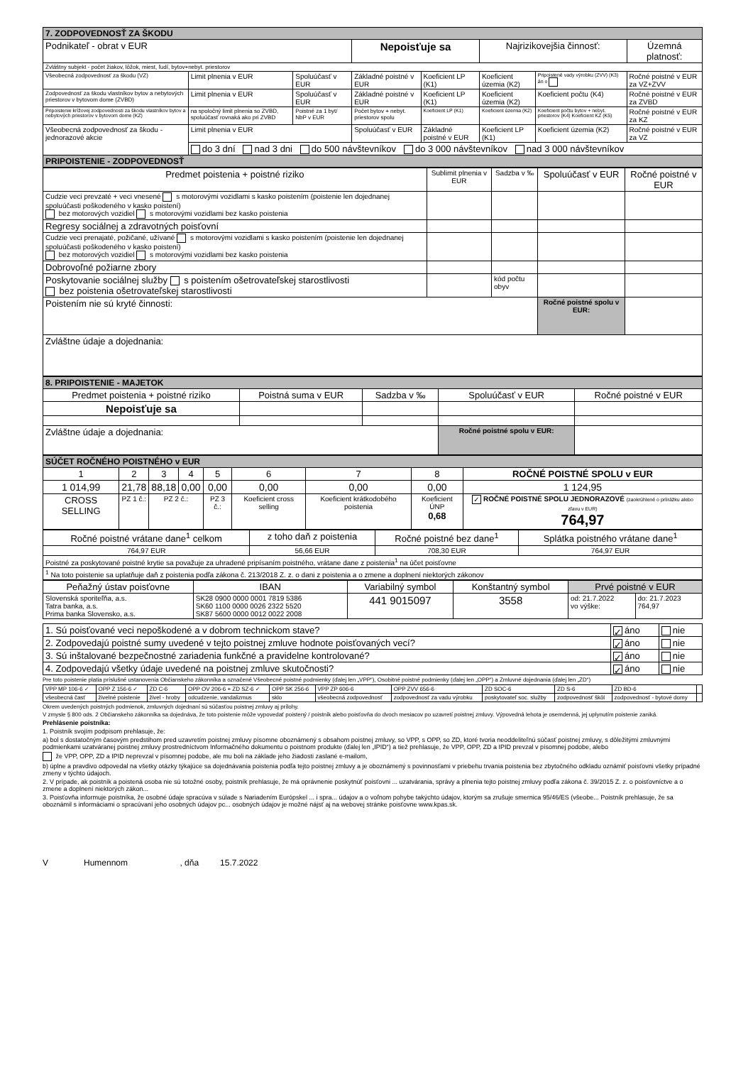| 7. ZODPOVEDNOSŤ ZA ŠKODU | | | | | | | |
| Podnikateľ - obrat v EUR | | | Nepoisťuje sa | | Najrizikovejšia činnosť: | | Územná platnosť: |
| Zvláštny subjekt - počet žiakov, lôžok, miest, ľudí, bytov+nebyt. priestorov | | | | | | | |
| Všeobecná zodpovednosť za škodu (VZ) | Limit plnenia v EUR | Spoluúčasť v EUR | Základné poistné v EUR | Koeficient LP (K1) | Koeficient územia (K2) | Pripoistené vady výrobku (ZVV) (K3) án o | Ročné poistné v EUR za VZ+ZVV |
| Zodpovednosť za škodu vlastníkov bytov a nebytových priestorov v bytovom dome (ZVBD) | Limit plnenia v EUR | Spoluúčasť v EUR | Základné poistné v EUR | Koeficient LP (K1) | Koeficient územia (K2) | Koeficient počtu (K4) | Ročné poistné v EUR za ZVBD |
| Pripoistenie krížovej zodpovednosti za škodu vlastníkov bytov a nebytových priestorov v bytovom dome (KZ) | na spoločný limit plnenia so ZVBD, spoluúčasť rovnaká ako pri ZVBD | Poistné za 1 byt/ NbP v EUR | Počet bytov + nebyt. priestorov spolu | Koeficient LP (K1) | Koeficient územia (K2) | Koeficient počtu bytov + nebyt. priestorov (K4) Koeficient KZ (K5) | Ročné poistné v EUR za KZ |
| Všeobecná zodpovednosť za škodu - jednorazové akcie | Limit plnenia v EUR | | Spoluúčasť v EUR | Základné poistné v EUR | Koeficient LP (K1) | Koeficient územia (K2) | Ročné poistné v EUR za VZ |
| | do 3 dní nad 3 dni do 500 návštevníkov do 3 000 návštevníkov nad 3 000 návštevníkov | | | | | | |
| PRIPOISTENIE - ZODPOVEDNOSŤ | | | | | | | |
| Predmet poistenia + poistné riziko | Sublimit plnenia v EUR | Sadzba v ‰ | Spoluúčasť v EUR | Ročné poistné v EUR |
| --- | --- | --- | --- | --- |
| Cudzie veci prevzaté + veci vnesené s motorovými vozidlami s kasko poistením (poistenie len dojednanej spoluúčasti poškodeného v kasko poistení) bez motorových vozidiel s motorovými vozidlami bez kasko poistenia | | | | |
| Regresy sociálnej a zdravotných poisťovní | | | | |
| Cudzie veci prenajaté, požičané, užívané s motorovými vozidlami s kasko poistením (poistenie len dojednanej spoluúčasti poškodeného v kasko poistení) bez motorových vozidiel s motorovými vozidlami bez kasko poistenia | | | | |
| Dobrovoľné požiarne zbory | | | | |
| Poskytovanie sociálnej služby s poistením ošetrovateľskej starostlivosti bez poistenia ošetrovateľskej starostlivosti | | kód počtu obyv | | |
| Poistením nie sú kryté činnosti: | | | Ročné poistné spolu v EUR: | |
| Zvláštne údaje a dojednania: | | | | |
| 8. PRIPOISTENIE - MAJETOK | | | | |
| Predmet poistenia + poistné riziko | Poistná suma v EUR | Sadzba v ‰ | Spoluúčasť v EUR | Ročné poistné v EUR |
| Nepoisťuje sa | | | | |
| Zvláštne údaje a dojednania: | | | Ročné poistné spolu v EUR: | |
| SÚČET ROČNÉHO POISTNÉHO v EUR | | | | | | | | |
| 1 | 2 | 3 | 4 | 5 | 6 | 7 | 8 | ROČNÉ POISTNÉ SPOLU v EUR |
| 1 014,99 | 21,78 | 88,18 | 0,00 | 0,00 | 0,00 | 0,00 | 0,00 | 1 124,95 |
| CROSS SELLING | PZ 1 č.: | PZ 2 č.: | | PZ 3 č.: | Koeficient cross selling | Koeficient krátkodobého poistenia | Koeficient ÚNP 0,68 | ✓ ROČNÉ POISTNÉ SPOLU JEDNORAZOVÉ (zaokrúhlené o príirážku alebo zľavu v EUR) 764,97 |
| Ročné poistné vrátane dane<sup>1</sup> celkom | z toho daň z poistenia | Ročné poistné bez dane<sup>1</sup> | Splátka poistného vrátane dane<sup>1</sup> |
| 764,97 EUR | 56,66 EUR | 708,30 EUR | 764,97 EUR |
| Poistné za poskytované poistné krytie sa považuje za uhradené pripísaním poistného, vrátane dane z poistenia<sup>1</sup> na účet poisťovne | | | |
| <sup>1</sup> Na toto poistenie sa uplatňuje daň z poistenia podľa zákona č. 213/2018 Z. z. o dani z poistenia a o zmene a doplnení niektorých zákonov | | | |
| Peňažný ústav poisťovne | IBAN | Variabilný symbol | Konštantný symbol | Prvé poistné v EUR | |
| Slovenská sporiteľňa, a.s. Tatra banka, a.s. Prima banka Slovensko, a.s. | SK28 0900 0000 0001 7819 5386 SK60 1100 0000 0026 2322 5520 SK87 5600 0000 0012 0022 2008 | 441 9015097 | 3558 | od: 21.7.2022 vo výške: | do: 21.7.2023 764,97 |
| 1. Sú poisťované veci nepoškodené a v dobrom technickom stave? | ✓ áno | nie |
| 2. Zodpovedajú poistné sumy uvedené v tejto poistnej zmluve hodnote poisťovaných vecí? | ✓ áno | nie |
| 3. Sú inštalované bezpečnostné zariadenia funkčné a pravidelne kontrolované? | ✓ áno | nie |
| 4. Zodpovedajú všetky údaje uvedené na poistnej zmluve skutočnosti? | ✓ áno | nie |
Pre toto poistenie platia príslušné ustanovenia Občianskeho zákonníka a označené Všeobecné poistné podmienky (ďalej len „VPP“), Osobitné poistné podmienky (ďalej len „OPP“) a Zmluvné dojednania (ďalej len „ZD“)
| VPP MP 106-6 ✓ | OPP Z 156-6 ✓ | ZD C-6 | OPP OV 206-6 + ZD SZ-6 ✓ | OPP SK 256-6 | VPP ZP 606-6 | OPP ZVV 656-6 | ZD SOC-6 | ZD S-6 | ZD BD-6 | |
| všeobecná časť | živelné poistenie | živel - hroby | odcudzenie, vandalizmus | sklo | všeobecná zodpovednosť | zodpovednosť za vadu výrobku | poskytovateľ soc. služby | zodpovednosť škôl | zodpovednosť - bytové domy | |
Okrem uvedených poistných podmienok, zmluvných dojednaní sú súčasťou poistnej zmluvy aj prílohy.
V zmysle § 800 ods. 2 Občianskeho zákonníka sa dojednáva, že toto poistenie môže vypovedať poistený / poistník alebo poisťovňa do dvoch mesiacov po uzavretí poistnej zmluvy. Výpovedná lehota je osemdenná, jej uplynutím poistenie zaniká.
Prehlásenie poistníka:
1. Poistník svojím podpisom prehlasuje, že:
a) bol s dostatočným časovým predstihom pred uzavretím poistnej zmluvy písomne oboznámený s obsahom poistnej zmluvy, so VPP, s OPP, so ZD, ktoré tvoria neoddeliteľnú súčasť poistnej zmluvy, s dôležitými zmluvnými podmienkami uzatváranej poistnej zmluvy prostredníctvom Informačného dokumentu o poistnom produkte (ďalej len „IPID“) a tiež prehlasuje, že VPP, OPP, ZD a IPID prevzal v písomnej podobe, alebo
že VPP, OPP, ZD a IPID neprevzal v písomnej podobe, ale mu boli na základe jeho žiadosti zaslané e-mailom,
b) úplne a pravdivo odpovedal na všetky otázky týkajúce sa dojednávania poistenia podľa tejto poistnej zmluvy a je oboznámený s povinnosťami v priebehu trvania poistenia bez zbytočného odkladu oznámiť poisťovni všetky prípadné zmeny v týchto údajoch.
2. V prípade, ak poistník a poistená osoba nie sú totožné osoby, poistník prehlasuje, že má oprávnenie poskytnúť poisťovni ... uzatvárania, správy a plnenia tejto poistnej zmluvy podľa zákona č. 39/2015 Z. z. o poisťovníctve a o zmene a doplnení niektorých zákon...
3. Poisťovňa informuje poistníka, že osobné údaje spracúva v súlade s Nariadením Európskel ... i spra... údajov a o voľnom pohybe takýchto údajov, ktorým sa zrušuje smernica 95/46/ES (všeobe... Poistník prehlasuje, že sa oboznámil s informáciami o spracúvaní jeho osobných údajov pc... osobných údajov je možné nájsť aj na webovej stránke poisťovne www.kpas.sk.
V Humennom , dňa 15.7.2022